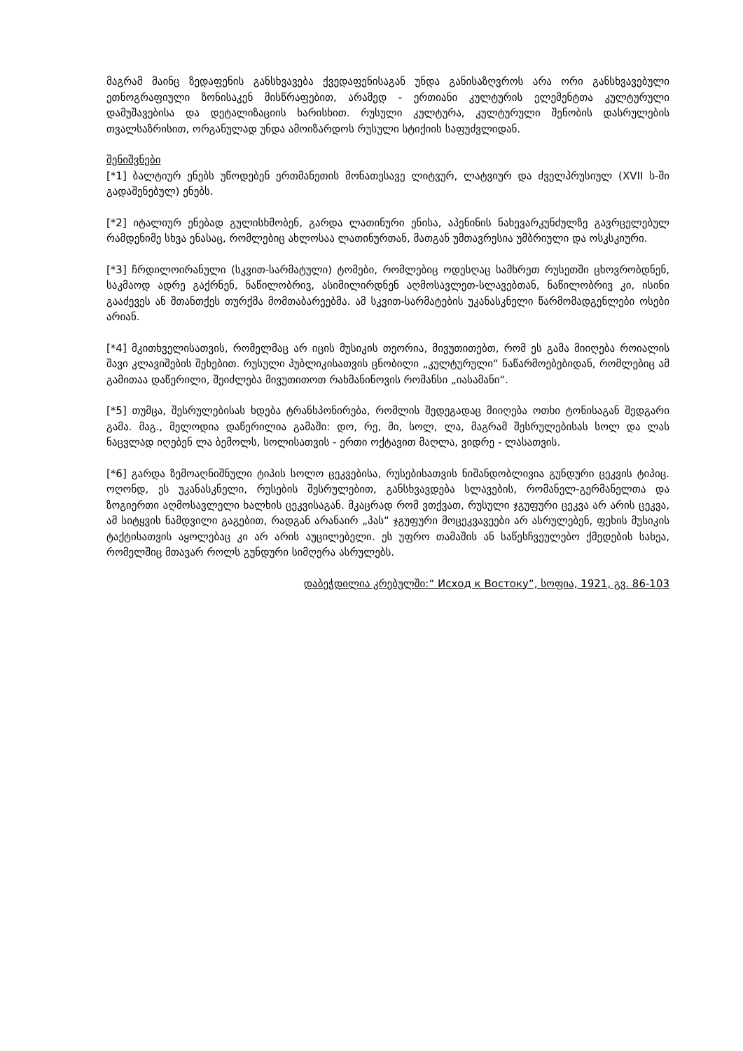მაგრამ მაინც ზედაფენის განსხვავება ქვედაფენისაგან უნდა განისაზღვროს არა ორი განსხვავებული ეთნოგრაფიული ზონისაკენ მისწრაფებით, არამედ - ერთიანი კულტურის ელემენტთა კულტურული დამუშავებისა და დეტალიზაციის ხარისხით. რუსული კულტურა, კულტურული შენობის დასრულების თვალსაზრისით, ორგანულად უნდა ამოიზარდოს რუსული სტიქიის საფუძვლიდან.
შენიშვნები
[*1] ბალტიურ ენებს უწოდებენ ერთმანეთის მონათესავე ლიტვურ, ლატვიურ და ძველპრუსიულ (XVII ს-ში გადაშენებულ) ენებს.
[*2] იტალიურ ენებად გულისხმობენ, გარდა ლათინური ენისა, აპენინის ნახევარკუნძულზე გავრცელებულ რამდენიმე სხვა ენასაც, რომლებიც ახლოსაა ლათინურთან, მათგან უმთავრესია უმბრიული და ოსკსკიური.
[*3] ჩრდილოირანული (სკვით-სარმატული) ტომები, რომლებიც ოდესღაც სამხრეთ რუსეთში ცხოვრობდნენ, საკმაოდ ადრე გაქრნენ, ნაწილობრივ, ასიმილირდნენ აღმოსავლეთ-სლავებთან, ნაწილობრივ კი, ისინი გააძევეს ან შთანთქეს თურქმა მომთაბარეებმა. ამ სკვით-სარმატების უკანასკნელი წარმომადგენლები ოსები არიან.
[*4] მკითხველისათვის, რომელმაც არ იცის მუსიკის თეორია, მივუთითებთ, რომ ეს გამა მიიღება როიალის შავი კლავიშების შეხებით. რუსული პუბლიკისათვის ცნობილი „კულტურული“ ნაწარმოებებიდან, რომლებიც ამ გამითაა დაწერილი, შეიძლება მივუთითოთ რახმანინოვის რომანსი „იასამანი“.
[*5] თუმცა, შესრულებისას ხდება ტრანსპონირება, რომლის შედეგადაც მიიღება ოთხი ტონისაგან შედგარი გამა. მაგ., მელოდია დაწერილია გამაში: დო, რე, მი, სოლ, ლა, მაგრამ შესრულებისას სოლ და ლას ნაცვლად იღებენ ლა ბემოლს, სოლისათვის - ერთი ოქტავით მაღლა, ვიდრე - ლასათვის.
[*6] გარდა ზემოაღნიშნული ტიპის სოლო ცეკვებისა, რუსებისათვის ნიშანდობლივია გუნდური ცეკვის ტიპიც. ოღონდ, ეს უკანასკნელი, რუსების შესრულებით, განსხვავდება სლავების, რომანელ-გერმანელთა და ზოგიერთი აღმოსავლელი ხალხის ცეკვისაგან. მკაცრად რომ ვთქვათ, რუსული ჯგუფური ცეკვა არ არის ცეკვა, ამ სიტყვის ნამდვილი გაგებით, რადგან არანაირ „პას“ ჯგუფური მოცეკვავეები არ ასრულებენ, ფეხის მუსიკის ტაქტისათვის აყოლებაც კი არ არის აუცილებელი. ეს უფრო თამაშის ან საწესჩვეულებო ქმედების სახეა, რომელშიც მთავარ როლს გუნდური სიმღერა ასრულებს.
დაბეჭდილია კრებულში:“ Исход к Востоку“, სოფია, 1921, გვ. 86-103